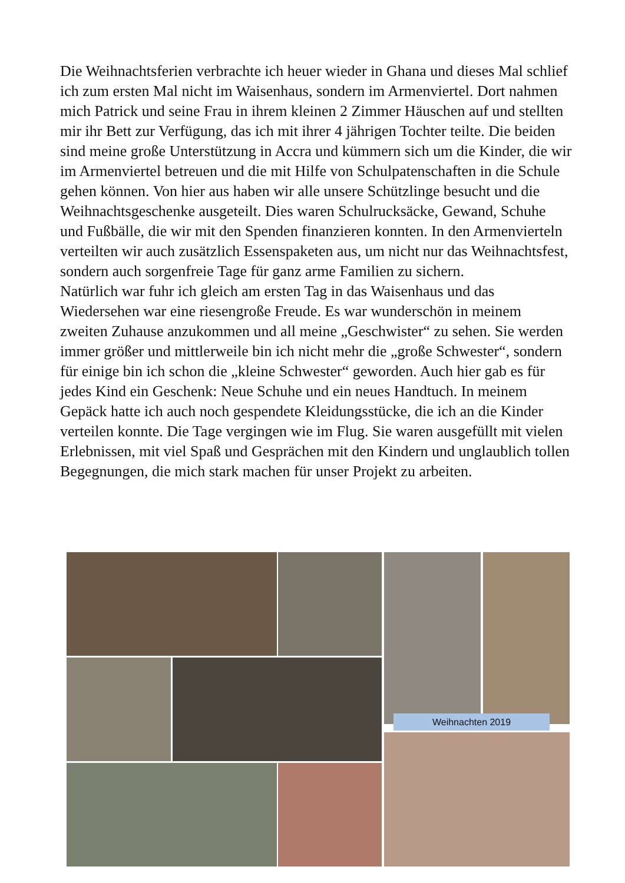Die Weihnachtsferien verbrachte ich heuer wieder in Ghana und dieses Mal schlief ich zum ersten Mal nicht im Waisenhaus, sondern im Armenviertel. Dort nahmen mich Patrick und seine Frau in ihrem kleinen 2 Zimmer Häuschen auf und stellten mir ihr Bett zur Verfügung, das ich mit ihrer 4 jährigen Tochter teilte. Die beiden sind meine große Unterstützung in Accra und kümmern sich um die Kinder, die wir im Armenviertel betreuen und die mit Hilfe von Schulpatenschaften in die Schule gehen können. Von hier aus haben wir alle unsere Schützlinge besucht und die Weihnachtsgeschenke ausgeteilt. Dies waren Schulrucksäcke, Gewand, Schuhe und Fußbälle, die wir mit den Spenden finanzieren konnten. In den Armenvierteln verteilten wir auch zusätzlich Essenspaketen aus, um nicht nur das Weihnachtsfest, sondern auch sorgenfreie Tage für ganz arme Familien zu sichern.
Natürlich war fuhr ich gleich am ersten Tag in das Waisenhaus und das Wiedersehen war eine riesengroße Freude. Es war wunderschön in meinem zweiten Zuhause anzukommen und all meine „Geschwister“ zu sehen. Sie werden immer größer und mittlerweile bin ich nicht mehr die „große Schwester“, sondern für einige bin ich schon die „kleine Schwester“ geworden. Auch hier gab es für jedes Kind ein Geschenk: Neue Schuhe und ein neues Handtuch. In meinem Gepäck hatte ich auch noch gespendete Kleidungsstücke, die ich an die Kinder verteilen konnte. Die Tage vergingen wie im Flug. Sie waren ausgefüllt mit vielen Erlebnissen, mit viel Spaß und Gesprächen mit den Kindern und unglaublich tollen Begegnungen, die mich stark machen für unser Projekt zu arbeiten.
Weihnachten 2019